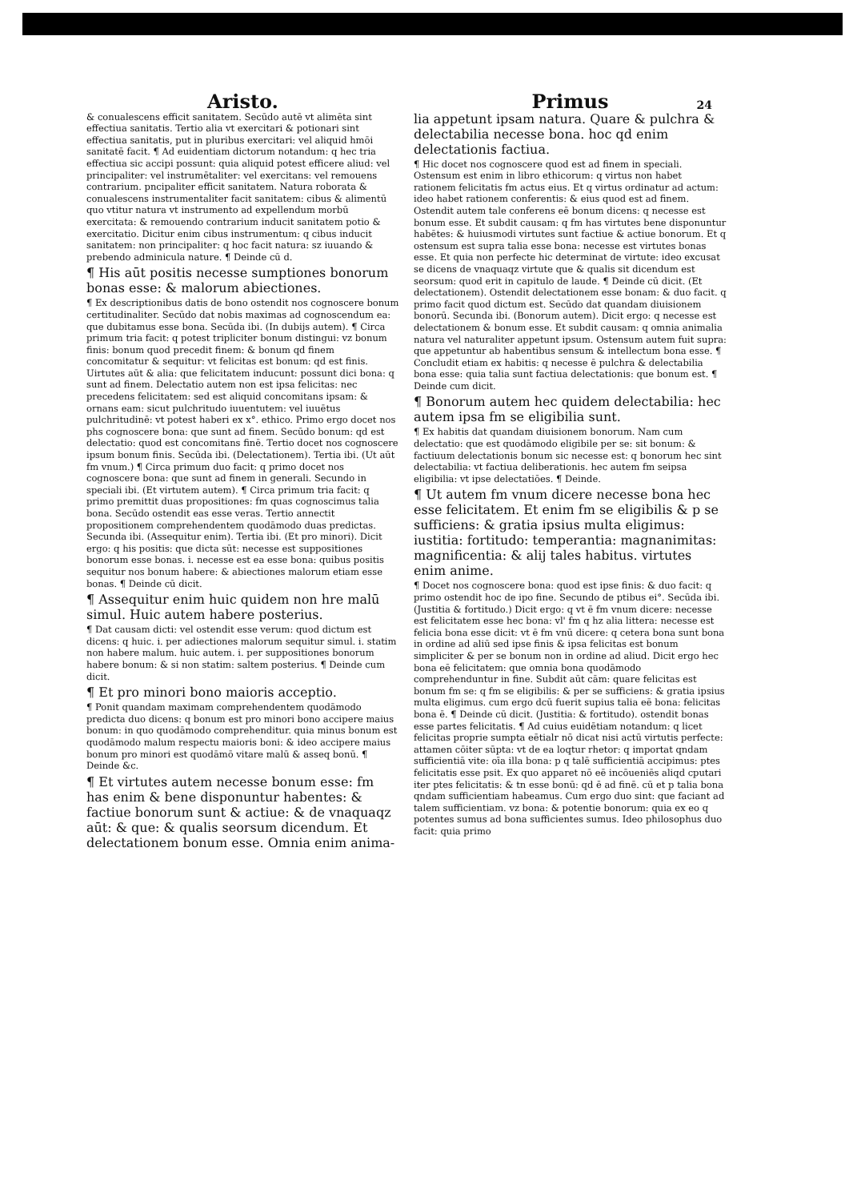Aristo.
& conualescens efficit sanitatem. Secūdo autē vt alimēta sint effectiua sanitatis. Tertio alia vt exercitari & potionari sint effectiua sanitatis, put in pluribus exercitari: vel aliquid hmōi sanitatē facit. ¶ Ad euidentiam dictorum notandum: q hec tria effectiua sic accipi possunt: quia aliquid potest efficere aliud: vel principaliter: vel instrumētaliter: vel exercitans: vel remouens contrarium. pncipaliter efficit sanitatem. Natura roborata & conualescens instrumentaliter facit sanitatem: cibus & alimentū quo vtitur natura vt instrumento ad expellendum morbū exercitata: & remouendo contrarium inducit sanitatem potio & exercitatio. Dicitur enim cibus instrumentum: q cibus inducit sanitatem: non principaliter: q hoc facit natura: sz iuuando & prebendo adminicula nature. ¶ Deinde cū d.
¶ His aūt positis necesse sumptiones bonorum bonas esse: & malorum abiectiones.
¶ Ex descriptionibus datis de bono ostendit nos cognoscere bonum certitudinaliter. Secūdo dat nobis maximas ad cognoscendum ea: que dubitamus esse bona. Secūda ibi. (In dubijs autem). ¶ Circa primum tria facit: q potest tripliciter bonum distingui: vz bonum finis: bonum quod precedit finem: & bonum qd finem concomitatur & sequitur: vt felicitas est bonum: qd est finis. Uirtutes aūt & alia: que felicitatem inducunt: possunt dici bona: q sunt ad finem. Delectatio autem non est ipsa felicitas: nec precedens felicitatem: sed est aliquid concomitans ipsam: & ornans eam: sicut pulchritudo iuuentutem: vel iuuētus pulchritudinē: vt potest haberi ex x°. ethico. Primo ergo docet nos phs cognoscere bona: que sunt ad finem. Secūdo bonum: qd est delectatio: quod est concomitans finē. Tertio docet nos cognoscere ipsum bonum finis. Secūda ibi. (Delectationem). Tertia ibi. (Ut aūt fm vnum.) ¶ Circa primum duo facit: q primo docet nos cognoscere bona: que sunt ad finem in generali. Secundo in speciali ibi. (Et virtutem autem). ¶ Circa primum tria facit: q primo premittit duas propositiones: fm quas cognoscimus talia bona. Secūdo ostendit eas esse veras. Tertio annectit propositionem comprehendentem quodāmodo duas predictas. Secunda ibi. (Assequitur enim). Tertia ibi. (Et pro minori). Dicit ergo: q his positis: que dicta sūt: necesse est suppositiones bonorum esse bonas. i. necesse est ea esse bona: quibus positis sequitur nos bonum habere: & abiectiones malorum etiam esse bonas. ¶ Deinde cū dicit.
¶ Assequitur enim huic quidem non hre malū simul. Huic autem habere posterius.
¶ Dat causam dicti: vel ostendit esse verum: quod dictum est dicens: q huic. i. per adiectiones malorum sequitur simul. i. statim non habere malum. huic autem. i. per suppositiones bonorum habere bonum: & si non statim: saltem posterius. ¶ Deinde cum dicit.
¶ Et pro minori bono maioris acceptio.
¶ Ponit quandam maximam comprehendentem quodāmodo predicta duo dicens: q bonum est pro minori bono accipere maius bonum: in quo quodāmodo comprehenditur. quia minus bonum est quodāmodo malum respectu maioris boni: & ideo accipere maius bonum pro minori est quodāmō vitare malū & asseq bonū. ¶ Deinde &c.
¶ Et virtutes autem necesse bonum esse: fm has enim & bene disponuntur habentes: & factiue bonorum sunt & actiue: & de vnaquaqz aūt: & que: & qualis seorsum dicendum. Et delectationem bonum esse. Omnia enim anima-
Primus
24
lia appetunt ipsam natura. Quare & pulchra & delectabilia necesse bona. hoc qd enim delectationis factiua.
¶ Hic docet nos cognoscere quod est ad finem in speciali. Ostensum est enim in libro ethicorum: q virtus non habet rationem felicitatis fm actus eius. Et q virtus ordinatur ad actum: ideo habet rationem conferentis: & eius quod est ad finem. Ostendit autem tale conferens eē bonum dicens: q necesse est bonum esse. Et subdit causam: q fm has virtutes bene disponuntur habētes: & huiusmodi virtutes sunt factiue & actiue bonorum. Et q ostensum est supra talia esse bona: necesse est virtutes bonas esse. Et quia non perfecte hic determinat de virtute: ideo excusat se dicens de vnaquaqz virtute que & qualis sit dicendum est seorsum: quod erit in capitulo de laude. ¶ Deinde cū dicit. (Et delectationem). Ostendit delectationem esse bonam: & duo facit. q primo facit quod dictum est. Secūdo dat quandam diuisionem bonorū. Secunda ibi. (Bonorum autem). Dicit ergo: q necesse est delectationem & bonum esse. Et subdit causam: q omnia animalia natura vel naturaliter appetunt ipsum. Ostensum autem fuit supra: que appetuntur ab habentibus sensum & intellectum bona esse. ¶ Concludit etiam ex habitis: q necesse ē pulchra & delectabilia bona esse: quia talia sunt factiua delectationis: que bonum est. ¶ Deinde cum dicit.
¶ Bonorum autem hec quidem delectabilia: hec autem ipsa fm se eligibilia sunt.
¶ Ex habitis dat quandam diuisionem bonorum. Nam cum delectatio: que est quodāmodo eligibile per se: sit bonum: & factiuum delectationis bonum sic necesse est: q bonorum hec sint delectabilia: vt factiua deliberationis. hec autem fm seipsa eligibilia: vt ipse delectatiōes. ¶ Deinde.
¶ Ut autem fm vnum dicere necesse bona hec esse felicitatem. Et enim fm se eligibilis & p se sufficiens: & gratia ipsius multa eligimus: iustitia: fortitudo: temperantia: magnanimitas: magnificentia: & alij tales habitus. virtutes enim anime.
¶ Docet nos cognoscere bona: quod est ipse finis: & duo facit: q primo ostendit hoc de ipo fine. Secundo de ptibus ei°. Secūda ibi. (Justitia & fortitudo.) Dicit ergo: q vt ē fm vnum dicere: necesse est felicitatem esse hec bona: vl' fm q hz alia littera: necesse est felicia bona esse dicit: vt ē fm vnū dicere: q cetera bona sunt bona in ordine ad aliū sed ipse finis & ipsa felicitas est bonum simpliciter & per se bonum non in ordine ad aliud. Dicit ergo hec bona eē felicitatem: que omnia bona quodāmodo comprehenduntur in fine. Subdit aūt cām: quare felicitas est bonum fm se: q fm se eligibilis: & per se sufficiens: & gratia ipsius multa eligimus. cum ergo dcū fuerit supius talia eē bona: felicitas bona ē. ¶ Deinde cū dicit. (Justitia: & fortitudo). ostendit bonas esse partes felicitatis. ¶ Ad cuius euidētiam notandum: q licet felicitas proprie sumpta eētialr nō dicat nisi actū virtutis perfecte: attamen cōiter sūpta: vt de ea loqtur rhetor: q importat qndam sufficientiā vite: oīa illa bona: p q talē sufficientiā accipimus: ptes felicitatis esse psit. Ex quo apparet nō eē incōueniēs aliqd cputari iter ptes felicitatis: & tn esse bonū: qd ē ad finē. cū et p talia bona qndam sufficientiam habeamus. Cum ergo duo sint: que faciant ad talem sufficientiam. vz bona: & potentie bonorum: quia ex eo q potentes sumus ad bona sufficientes sumus. Ideo philosophus duo facit: quia primo